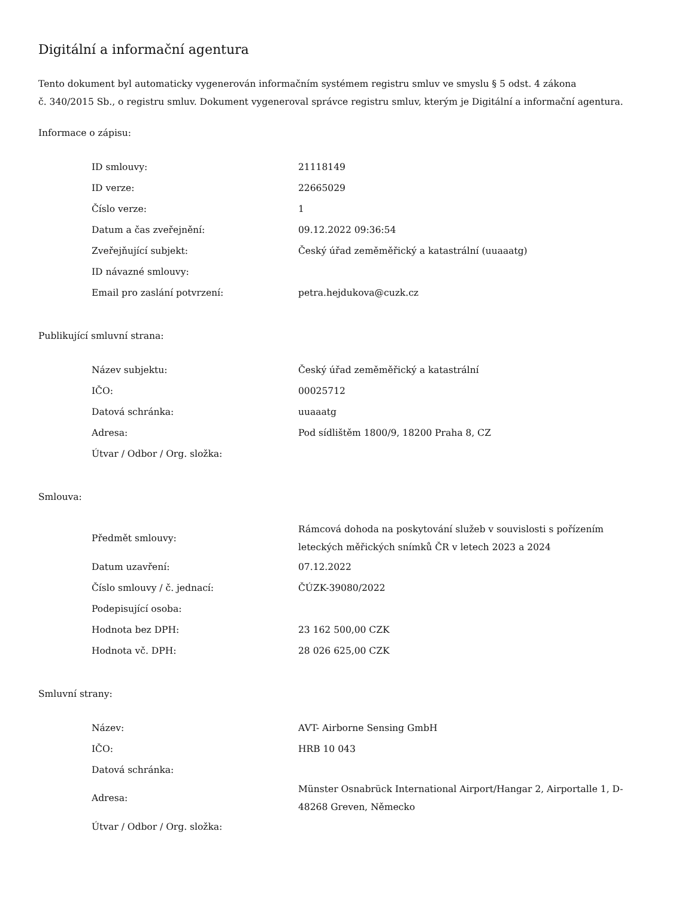Digitální a informační agentura
Tento dokument byl automaticky vygenerován informačním systémem registru smluv ve smyslu § 5 odst. 4 zákona
č. 340/2015 Sb., o registru smluv. Dokument vygeneroval správce registru smluv, kterým je Digitální a informační agentura.
Informace o zápisu:
| ID smlouvy: | 21118149 |
| ID verze: | 22665029 |
| Číslo verze: | 1 |
| Datum a čas zveřejnění: | 09.12.2022 09:36:54 |
| Zveřejňující subjekt: | Český úřad zeměměřický a katastrální (uuaaatg) |
| ID návazné smlouvy: | |
| Email pro zaslání potvrzení: | petra.hejdukova@cuzk.cz |
Publikující smluvní strana:
| Název subjektu: | Český úřad zeměměřický a katastrální |
| IČO: | 00025712 |
| Datová schránka: | uuaaatg |
| Adresa: | Pod sídlištěm 1800/9, 18200 Praha 8, CZ |
| Útvar / Odbor / Org. složka: | |
Smlouva:
| Předmět smlouvy: | Rámcová dohoda na poskytování služeb v souvislosti s pořízením leteckých měřických snímků ČR v letech 2023 a 2024 |
| Datum uzavření: | 07.12.2022 |
| Číslo smlouvy / č. jednací: | ČÚZK-39080/2022 |
| Podepisující osoba: | |
| Hodnota bez DPH: | 23 162 500,00 CZK |
| Hodnota vč. DPH: | 28 026 625,00 CZK |
Smluvní strany:
| Název: | AVT- Airborne Sensing GmbH |
| IČO: | HRB 10 043 |
| Datová schránka: | |
| Adresa: | Münster Osnabrück International Airport/Hangar 2, Airportalle 1, D-48268 Greven, Německo |
| Útvar / Odbor / Org. složka: | |